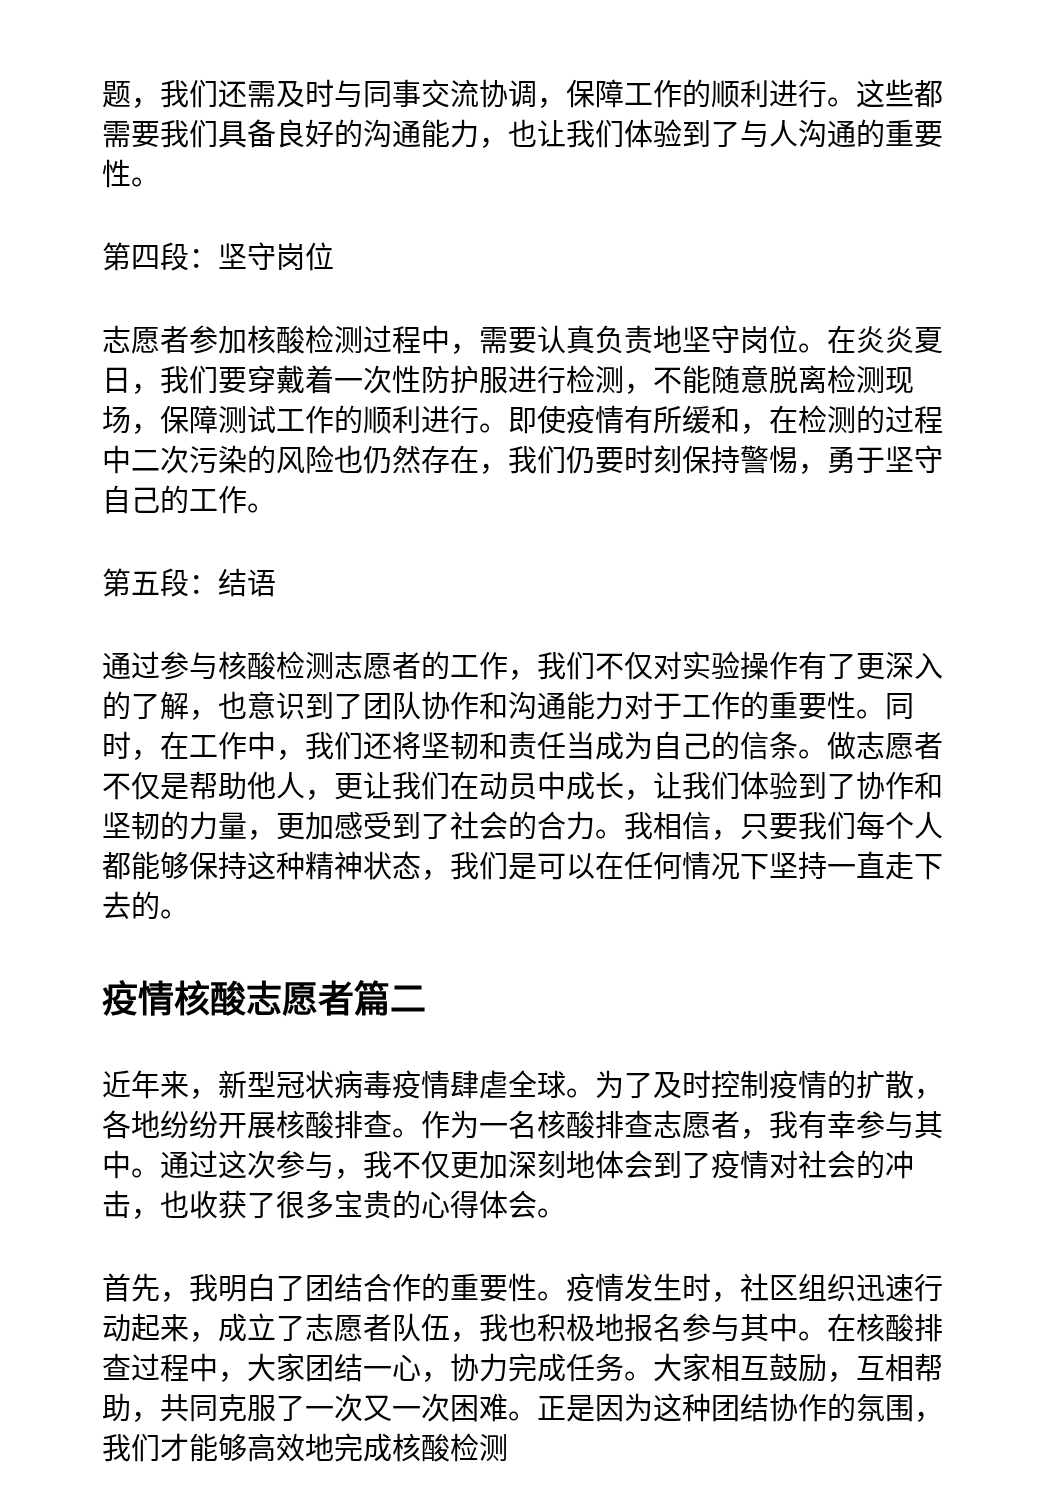题，我们还需及时与同事交流协调，保障工作的顺利进行。这些都需要我们具备良好的沟通能力，也让我们体验到了与人沟通的重要性。
第四段：坚守岗位
志愿者参加核酸检测过程中，需要认真负责地坚守岗位。在炎炎夏日，我们要穿戴着一次性防护服进行检测，不能随意脱离检测现场，保障测试工作的顺利进行。即使疫情有所缓和，在检测的过程中二次污染的风险也仍然存在，我们仍要时刻保持警惕，勇于坚守自己的工作。
第五段：结语
通过参与核酸检测志愿者的工作，我们不仅对实验操作有了更深入的了解，也意识到了团队协作和沟通能力对于工作的重要性。同时，在工作中，我们还将坚韧和责任当成为自己的信条。做志愿者不仅是帮助他人，更让我们在动员中成长，让我们体验到了协作和坚韧的力量，更加感受到了社会的合力。我相信，只要我们每个人都能够保持这种精神状态，我们是可以在任何情况下坚持一直走下去的。
疫情核酸志愿者篇二
近年来，新型冠状病毒疫情肆虐全球。为了及时控制疫情的扩散，各地纷纷开展核酸排查。作为一名核酸排查志愿者，我有幸参与其中。通过这次参与，我不仅更加深刻地体会到了疫情对社会的冲击，也收获了很多宝贵的心得体会。
首先，我明白了团结合作的重要性。疫情发生时，社区组织迅速行动起来，成立了志愿者队伍，我也积极地报名参与其中。在核酸排查过程中，大家团结一心，协力完成任务。大家相互鼓励，互相帮助，共同克服了一次又一次困难。正是因为这种团结协作的氛围，我们才能够高效地完成核酸检测